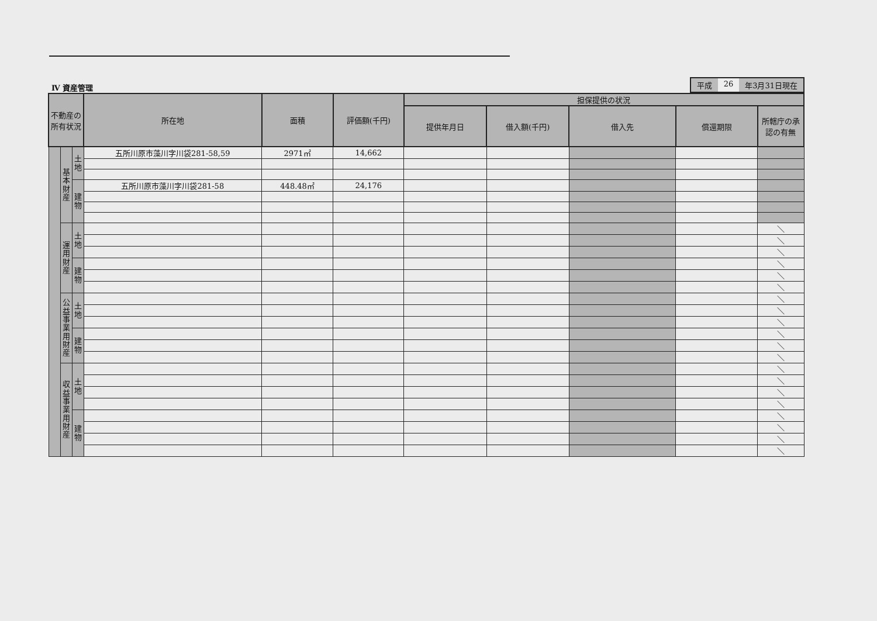Ⅳ 資産管理
平成 26 年3月31日現在
| 不動産の所有状況 | | | 所在地 | 面積 | 評価額(千円) | 担保提供の状況 | | | | |
| --- | --- | --- | --- | --- | --- | --- | --- | --- | --- | --- |
| | | | | | | 提供年月日 | 借入額(千円) | 借入先 | 償還期限 | 所轄庁の承認の有無 |
| | 基本財産 | 土地 | 五所川原市藻川字川袋281-58,59 | 2971㎡ | 14,662 | | | | | |
| | | 建物 | 五所川原市藻川字川袋281-58 | 448.48㎡ | 24,176 | | | | | |
| | 運用財産 | 土地 | | | | | | | | ＼ |
| | | | | | | | | | | ＼ |
| | | | | | | | | | | ＼ |
| | | 建物 | | | | | | | | ＼ |
| | | | | | | | | | | ＼ |
| | | | | | | | | | | ＼ |
| | 公益事業用財産 | 土地 | | | | | | | | ＼ |
| | | | | | | | | | | ＼ |
| | | | | | | | | | | ＼ |
| | | 建物 | | | | | | | | ＼ |
| | | | | | | | | | | ＼ |
| | | | | | | | | | | ＼ |
| | 収益事業用財産 | 土地 | | | | | | | | ＼ |
| | | | | | | | | | | ＼ |
| | | | | | | | | | | ＼ |
| | | | | | | | | | | ＼ |
| | | 建物 | | | | | | | | ＼ |
| | | | | | | | | | | ＼ |
| | | | | | | | | | | ＼ |
| | | | | | | | | | | ＼ |